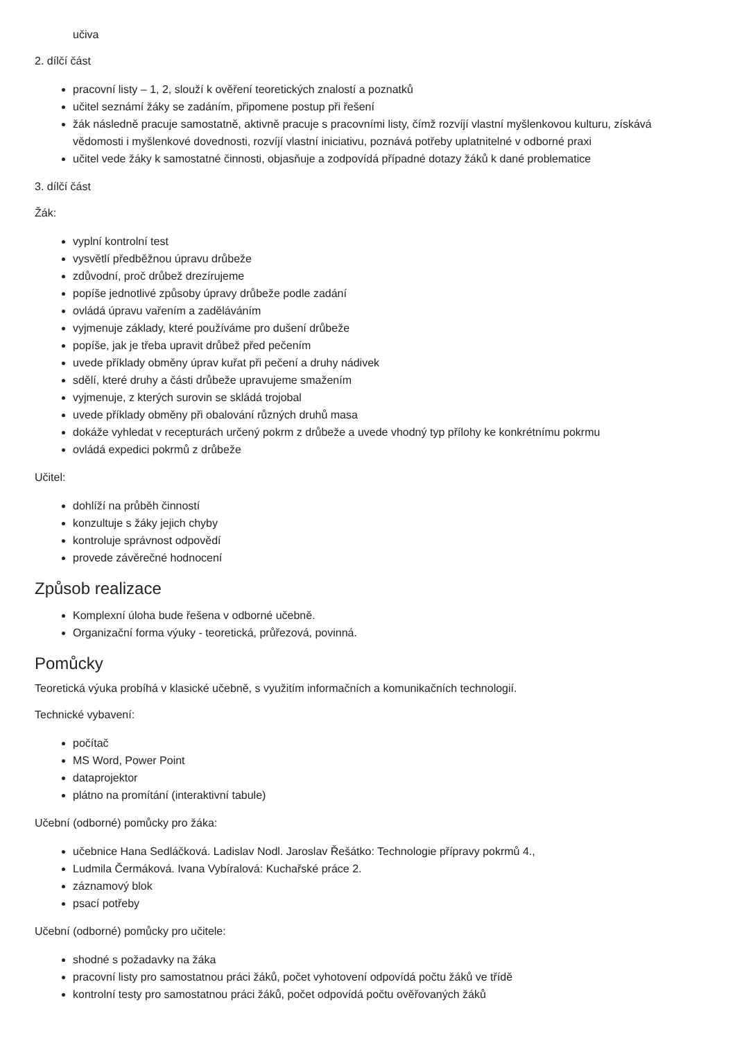učiva
2. dílčí část
pracovní listy – 1, 2, slouží k ověření teoretických znalostí a poznatků
učitel seznámí žáky se zadáním, připomene postup při řešení
žák následně pracuje samostatně, aktivně pracuje s pracovními listy, čímž rozvíjí vlastní myšlenkovou kulturu, získává vědomosti i myšlenkové dovednosti, rozvíjí vlastní iniciativu, poznává potřeby uplatnitelné v odborné praxi
učitel vede žáky k samostatné činnosti, objasňuje a zodpovídá případné dotazy žáků k dané problematice
3. dílčí část
Žák:
vyplní kontrolní test
vysvětlí předběžnou úpravu drůbeže
zdůvodní, proč drůbež drezírujeme
popíše jednotlivé způsoby úpravy drůbeže podle zadání
ovládá úpravu vařením a zaděláváním
vyjmenuje základy, které používáme pro dušení drůbeže
popíše, jak je třeba upravit drůbež před pečením
uvede příklady obměny úprav kuřat při pečení a druhy nádivek
sdělí, které druhy a části drůbeže upravujeme smažením
vyjmenuje, z kterých surovin se skládá trojobal
uvede příklady obměny při obalování různých druhů masa
dokáže vyhledat v recepturách určený pokrm z drůbeže a uvede vhodný typ přílohy ke konkrétnímu pokrmu
ovládá expedici pokrmů z drůbeže
Učitel:
dohlíží na průběh činností
konzultuje s žáky jejich chyby
kontroluje správnost odpovědí
provede závěrečné hodnocení
Způsob realizace
Komplexní úloha bude řešena v odborné učebně.
Organizační forma výuky - teoretická, průřezová, povinná.
Pomůcky
Teoretická výuka probíhá v klasické učebně, s využitím informačních a komunikačních technologií.
Technické vybavení:
počítač
MS Word, Power Point
dataprojektor
plátno na promítání (interaktivní tabule)
Učební (odborné) pomůcky pro žáka:
učebnice Hana Sedláčková. Ladislav Nodl. Jaroslav Řešátko: Technologie přípravy pokrmů 4.,
Ludmila Čermáková. Ivana Vybíralová: Kuchařské práce 2.
záznamový blok
psací potřeby
Učební (odborné) pomůcky pro učitele:
shodné s požadavky na žáka
pracovní listy pro samostatnou práci žáků, počet vyhotovení odpovídá počtu žáků ve třídě
kontrolní testy pro samostatnou práci žáků, počet odpovídá počtu ověřovaných žáků